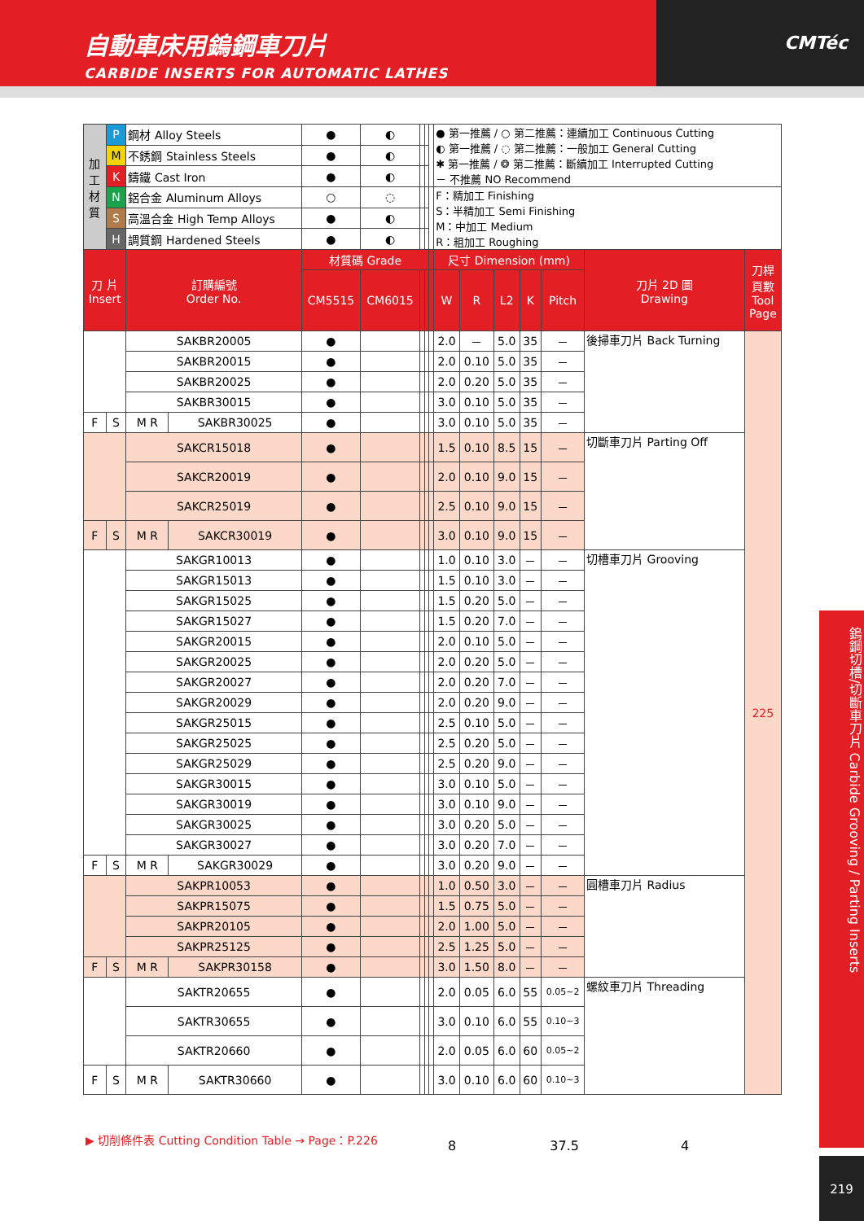自動車床用鎢鋼車刀片
CARBIDE INSERTS FOR AUTOMATIC LATHES
CMTéc
| 加 工 材 質 | P | 鋼材 Alloy Steels | | ● | ◐ | | | | ● 第一推薦 / ○ 第二推薦：連續加工 Continuous Cutting ◐ 第一推薦 / ◌ 第二推薦：一般加工 General Cutting ✱ 第一推薦 / ❂ 第二推薦：斷續加工 Interrupted Cutting － 不推薦 NO Recommend | | | | | | |
| | M | 不銹鋼 Stainless Steels | | ● | ◐ | | | | | | | | | | |
| | K | 鑄鐵 Cast Iron | | ● | ◐ | | | | | | | | | | |
| | N | 鋁合金 Aluminum Alloys | | ○ | ◌ | | | | F：精加工 Finishing S：半精加工 Semi Finishing M：中加工 Medium R：粗加工 Roughing | | | | | | |
| | S | 高溫合金 High Temp Alloys | | ● | ◐ | | | | | | | | | | |
| | H | 調質鋼 Hardened Steels | | ● | ◐ | | | | | | | | | | |
| 刀 片 Insert | | 訂購編號 Order No. | | 材質碼 Grade | | | | | 尺寸 Dimension (mm) | | | | | 刀片 2D 圖 Drawing | 刀桿 頁數 Tool Page |
| | | | | CM5515 | CM6015 | | | | W | R | L2 | K | Pitch | | |
| | | SAKBR20005 | | ● | | | | | 2.0 | － | 5.0 | 35 | － | 後掃車刀片 Back Turning | 225 |
| | | SAKBR20015 | | ● | | | | | 2.0 | 0.10 | 5.0 | 35 | － | | |
| | | SAKBR20025 | | ● | | | | | 2.0 | 0.20 | 5.0 | 35 | － | | |
| | | SAKBR30015 | | ● | | | | | 3.0 | 0.10 | 5.0 | 35 | － | | |
| F | S | M R | SAKBR30025 | ● | | | | | 3.0 | 0.10 | 5.0 | 35 | － | | |
| | | SAKCR15018 | | ● | | | | | 1.5 | 0.10 | 8.5 | 15 | － | 切斷車刀片 Parting Off | |
| | | SAKCR20019 | | ● | | | | | 2.0 | 0.10 | 9.0 | 15 | － | | |
| | | SAKCR25019 | | ● | | | | | 2.5 | 0.10 | 9.0 | 15 | － | | |
| F | S | M R | SAKCR30019 | ● | | | | | 3.0 | 0.10 | 9.0 | 15 | － | | |
| | | SAKGR10013 | | ● | | | | | 1.0 | 0.10 | 3.0 | － | － | 切槽車刀片 Grooving | |
| | | SAKGR15013 | | ● | | | | | 1.5 | 0.10 | 3.0 | － | － | | |
| | | SAKGR15025 | | ● | | | | | 1.5 | 0.20 | 5.0 | － | － | | |
| | | SAKGR15027 | | ● | | | | | 1.5 | 0.20 | 7.0 | － | － | | |
| | | SAKGR20015 | | ● | | | | | 2.0 | 0.10 | 5.0 | － | － | | |
| | | SAKGR20025 | | ● | | | | | 2.0 | 0.20 | 5.0 | － | － | | |
| | | SAKGR20027 | | ● | | | | | 2.0 | 0.20 | 7.0 | － | － | | |
| | | SAKGR20029 | | ● | | | | | 2.0 | 0.20 | 9.0 | － | － | | |
| | | SAKGR25015 | | ● | | | | | 2.5 | 0.10 | 5.0 | － | － | | |
| | | SAKGR25025 | | ● | | | | | 2.5 | 0.20 | 5.0 | － | － | | |
| | | SAKGR25029 | | ● | | | | | 2.5 | 0.20 | 9.0 | － | － | | |
| | | SAKGR30015 | | ● | | | | | 3.0 | 0.10 | 5.0 | － | － | | |
| | | SAKGR30019 | | ● | | | | | 3.0 | 0.10 | 9.0 | － | － | | |
| | | SAKGR30025 | | ● | | | | | 3.0 | 0.20 | 5.0 | － | － | | |
| | | SAKGR30027 | | ● | | | | | 3.0 | 0.20 | 7.0 | － | － | | |
| F | S | M R | SAKGR30029 | ● | | | | | 3.0 | 0.20 | 9.0 | － | － | | |
| | | SAKPR10053 | | ● | | | | | 1.0 | 0.50 | 3.0 | － | － | 圓槽車刀片 Radius | |
| | | SAKPR15075 | | ● | | | | | 1.5 | 0.75 | 5.0 | － | － | | |
| | | SAKPR20105 | | ● | | | | | 2.0 | 1.00 | 5.0 | － | － | | |
| | | SAKPR25125 | | ● | | | | | 2.5 | 1.25 | 5.0 | － | － | | |
| F | S | M R | SAKPR30158 | ● | | | | | 3.0 | 1.50 | 8.0 | － | － | | |
| | | SAKTR20655 | | ● | | | | | 2.0 | 0.05 | 6.0 | 55 | 0.05~2 | 螺紋車刀片 Threading | |
| | | SAKTR30655 | | ● | | | | | 3.0 | 0.10 | 6.0 | 55 | 0.10~3 | | |
| | | SAKTR20660 | | ● | | | | | 2.0 | 0.05 | 6.0 | 60 | 0.05~2 | | |
| F | S | M R | SAKTR30660 | ● | | | | | 3.0 | 0.10 | 6.0 | 60 | 0.10~3 | | |
▶ 切削條件表 Cutting Condition Table → Page：P.226
8 37.5 4
鎢鋼切槽/切斷車刀片 Carbide Grooving / Parting Inserts
219